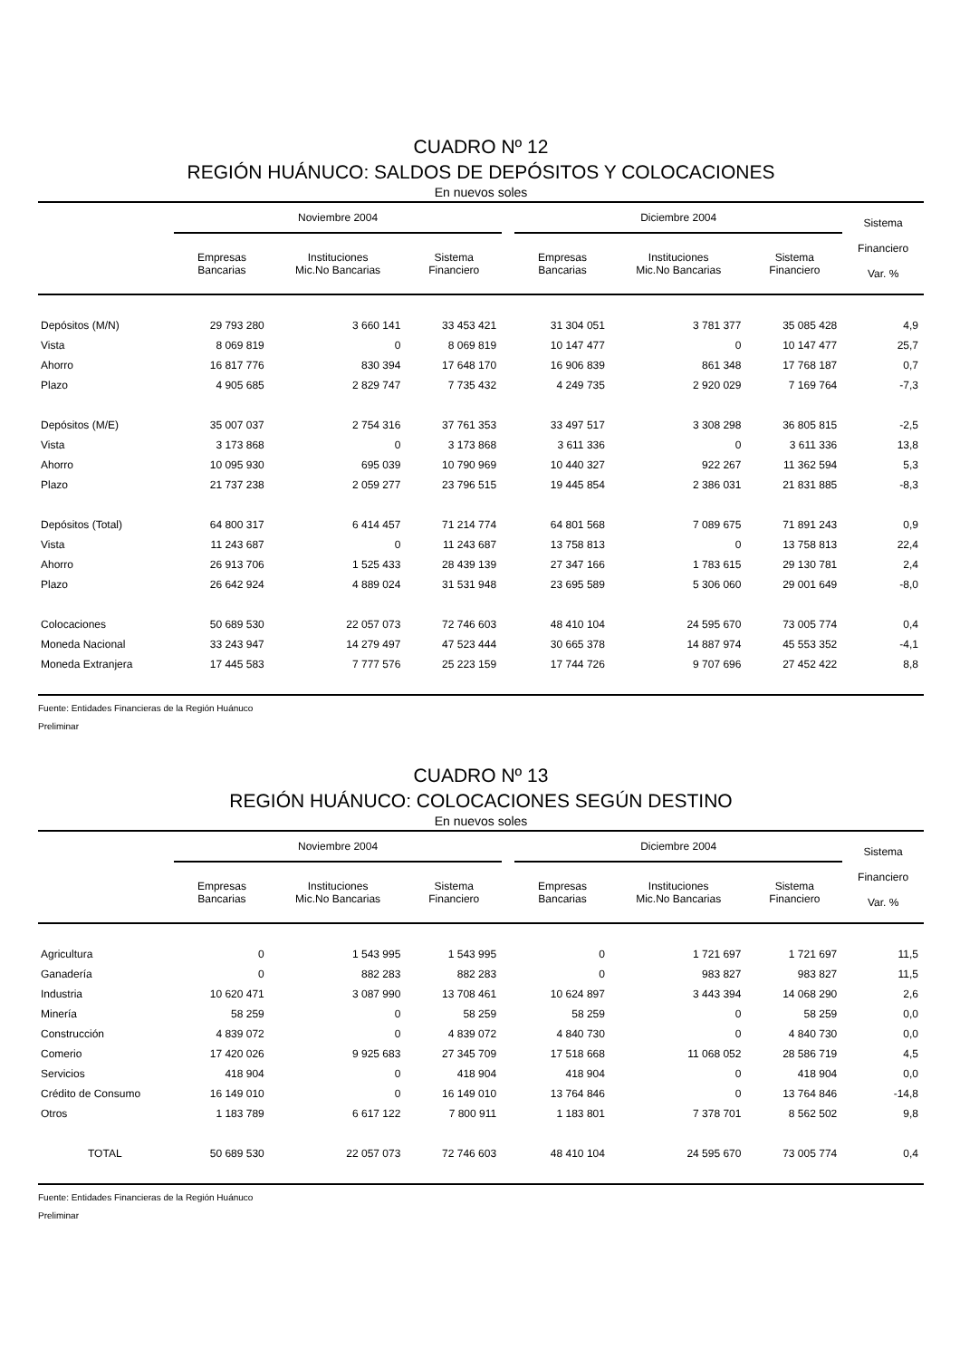CUADRO Nº 12
REGIÓN HUÁNUCO: SALDOS DE DEPÓSITOS Y COLOCACIONES
En nuevos soles
| | Noviembre 2004 | | | | Diciembre 2004 | | | Sistema Financiero Var. % |
| --- | --- | --- | --- | --- | --- | --- | --- | --- |
| | Empresas Bancarias | Instituciones Mic.No Bancarias | Sistema Financiero | | Empresas Bancarias | Instituciones Mic.No Bancarias | Sistema Financiero | |
| Depósitos (M/N) | 29 793 280 | 3 660 141 | 33 453 421 | | 31 304 051 | 3 781 377 | 35 085 428 | 4,9 |
| Vista | 8 069 819 | 0 | 8 069 819 | | 10 147 477 | 0 | 10 147 477 | 25,7 |
| Ahorro | 16 817 776 | 830 394 | 17 648 170 | | 16 906 839 | 861 348 | 17 768 187 | 0,7 |
| Plazo | 4 905 685 | 2 829 747 | 7 735 432 | | 4 249 735 | 2 920 029 | 7 169 764 | -7,3 |
| Depósitos (M/E) | 35 007 037 | 2 754 316 | 37 761 353 | | 33 497 517 | 3 308 298 | 36 805 815 | -2,5 |
| Vista | 3 173 868 | 0 | 3 173 868 | | 3 611 336 | 0 | 3 611 336 | 13,8 |
| Ahorro | 10 095 930 | 695 039 | 10 790 969 | | 10 440 327 | 922 267 | 11 362 594 | 5,3 |
| Plazo | 21 737 238 | 2 059 277 | 23 796 515 | | 19 445 854 | 2 386 031 | 21 831 885 | -8,3 |
| Depósitos (Total) | 64 800 317 | 6 414 457 | 71 214 774 | | 64 801 568 | 7 089 675 | 71 891 243 | 0,9 |
| Vista | 11 243 687 | 0 | 11 243 687 | | 13 758 813 | 0 | 13 758 813 | 22,4 |
| Ahorro | 26 913 706 | 1 525 433 | 28 439 139 | | 27 347 166 | 1 783 615 | 29 130 781 | 2,4 |
| Plazo | 26 642 924 | 4 889 024 | 31 531 948 | | 23 695 589 | 5 306 060 | 29 001 649 | -8,0 |
| Colocaciones | 50 689 530 | 22 057 073 | 72 746 603 | | 48 410 104 | 24 595 670 | 73 005 774 | 0,4 |
| Moneda Nacional | 33 243 947 | 14 279 497 | 47 523 444 | | 30 665 378 | 14 887 974 | 45 553 352 | -4,1 |
| Moneda Extranjera | 17 445 583 | 7 777 576 | 25 223 159 | | 17 744 726 | 9 707 696 | 27 452 422 | 8,8 |
Fuente: Entidades Financieras de la Región Huánuco
Preliminar
CUADRO Nº 13
REGIÓN HUÁNUCO: COLOCACIONES SEGÚN DESTINO
En nuevos soles
| | Noviembre 2004 | | | | Diciembre 2004 | | | Sistema Financiero Var. % |
| --- | --- | --- | --- | --- | --- | --- | --- | --- |
| | Empresas Bancarias | Instituciones Mic.No Bancarias | Sistema Financiero | | Empresas Bancarias | Instituciones Mic.No Bancarias | Sistema Financiero | |
| Agricultura | 0 | 1 543 995 | 1 543 995 | | 0 | 1 721 697 | 1 721 697 | 11,5 |
| Ganadería | 0 | 882 283 | 882 283 | | 0 | 983 827 | 983 827 | 11,5 |
| Industria | 10 620 471 | 3 087 990 | 13 708 461 | | 10 624 897 | 3 443 394 | 14 068 290 | 2,6 |
| Minería | 58 259 | 0 | 58 259 | | 58 259 | 0 | 58 259 | 0,0 |
| Construcción | 4 839 072 | 0 | 4 839 072 | | 4 840 730 | 0 | 4 840 730 | 0,0 |
| Comerio | 17 420 026 | 9 925 683 | 27 345 709 | | 17 518 668 | 11 068 052 | 28 586 719 | 4,5 |
| Servicios | 418 904 | 0 | 418 904 | | 418 904 | 0 | 418 904 | 0,0 |
| Crédito de Consumo | 16 149 010 | 0 | 16 149 010 | | 13 764 846 | 0 | 13 764 846 | -14,8 |
| Otros | 1 183 789 | 6 617 122 | 7 800 911 | | 1 183 801 | 7 378 701 | 8 562 502 | 9,8 |
| TOTAL | 50 689 530 | 22 057 073 | 72 746 603 | | 48 410 104 | 24 595 670 | 73 005 774 | 0,4 |
Fuente: Entidades Financieras de la Región Huánuco
Preliminar